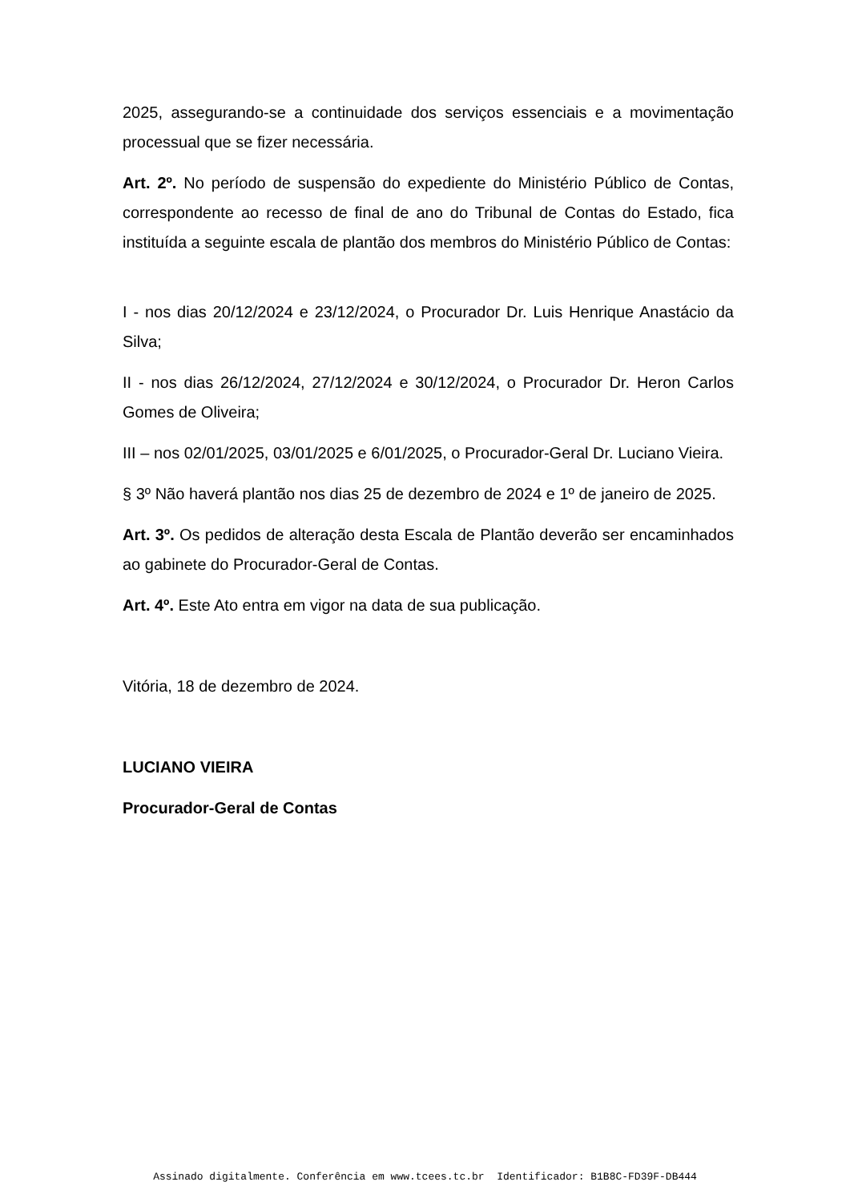2025, assegurando-se a continuidade dos serviços essenciais e a movimentação processual que se fizer necessária.
Art. 2º. No período de suspensão do expediente do Ministério Público de Contas, correspondente ao recesso de final de ano do Tribunal de Contas do Estado, fica instituída a seguinte escala de plantão dos membros do Ministério Público de Contas:
I - nos dias 20/12/2024 e 23/12/2024, o Procurador Dr. Luis Henrique Anastácio da Silva;
II - nos dias 26/12/2024, 27/12/2024 e 30/12/2024, o Procurador Dr. Heron Carlos Gomes de Oliveira;
III – nos 02/01/2025, 03/01/2025 e 6/01/2025, o Procurador-Geral Dr. Luciano Vieira.
§ 3º Não haverá plantão nos dias 25 de dezembro de 2024 e 1º de janeiro de 2025.
Art. 3º. Os pedidos de alteração desta Escala de Plantão deverão ser encaminhados ao gabinete do Procurador-Geral de Contas.
Art. 4º. Este Ato entra em vigor na data de sua publicação.
Vitória, 18 de dezembro de 2024.
LUCIANO VIEIRA
Procurador-Geral de Contas
Assinado digitalmente. Conferência em www.tcees.tc.br Identificador: B1B8C-FD39F-DB444